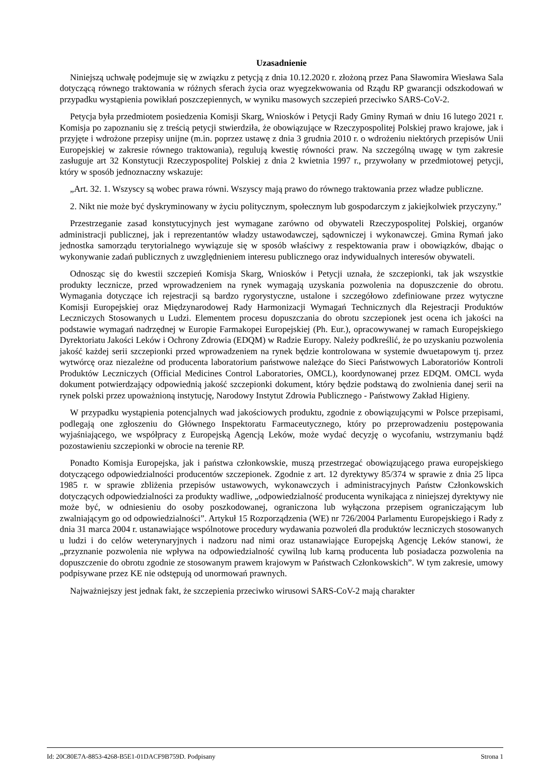Uzasadnienie
Niniejszą uchwałę podejmuje się w związku z petycją z dnia 10.12.2020 r. złożoną przez Pana Sławomira Wiesława Sala dotyczącą równego traktowania w różnych sferach życia oraz wyegzekwowania od Rządu RP gwarancji odszkodowań w przypadku wystąpienia powikłań poszczepiennych, w wyniku masowych szczepień przeciwko SARS-CoV-2.
Petycja była przedmiotem posiedzenia Komisji Skarg, Wniosków i Petycji Rady Gminy Rymań w dniu 16 lutego 2021 r. Komisja po zapoznaniu się z treścią petycji stwierdziła, że obowiązujące w Rzeczypospolitej Polskiej prawo krajowe, jak i przyjęte i wdrożone przepisy unijne (m.in. poprzez ustawę z dnia 3 grudnia 2010 r. o wdrożeniu niektórych przepisów Unii Europejskiej w zakresie równego traktowania), regulują kwestię równości praw. Na szczególną uwagę w tym zakresie zasługuje art 32 Konstytucji Rzeczypospolitej Polskiej z dnia 2 kwietnia 1997 r., przywołany w przedmiotowej petycji, który w sposób jednoznaczny wskazuje:
„Art. 32. 1. Wszyscy są wobec prawa równi. Wszyscy mają prawo do równego traktowania przez władze publiczne.
2. Nikt nie może być dyskryminowany w życiu politycznym, społecznym lub gospodarczym z jakiejkolwiek przyczyny.”
Przestrzeganie zasad konstytucyjnych jest wymagane zarówno od obywateli Rzeczypospolitej Polskiej, organów administracji publicznej, jak i reprezentantów władzy ustawodawczej, sądowniczej i wykonawczej. Gmina Rymań jako jednostka samorządu terytorialnego wywiązuje się w sposób właściwy z respektowania praw i obowiązków, dbając o wykonywanie zadań publicznych z uwzględnieniem interesu publicznego oraz indywidualnych interesów obywateli.
Odnosząc się do kwestii szczepień Komisja Skarg, Wniosków i Petycji uznała, że szczepionki, tak jak wszystkie produkty lecznicze, przed wprowadzeniem na rynek wymagają uzyskania pozwolenia na dopuszczenie do obrotu. Wymagania dotyczące ich rejestracji są bardzo rygorystyczne, ustalone i szczegółowo zdefiniowane przez wytyczne Komisji Europejskiej oraz Międzynarodowej Rady Harmonizacji Wymagań Technicznych dla Rejestracji Produktów Leczniczych Stosowanych u Ludzi. Elementem procesu dopuszczania do obrotu szczepionek jest ocena ich jakości na podstawie wymagań nadrzędnej w Europie Farmakopei Europejskiej (Ph. Eur.), opracowywanej w ramach Europejskiego Dyrektoriatu Jakości Leków i Ochrony Zdrowia (EDQM) w Radzie Europy. Należy podkreślić, że po uzyskaniu pozwolenia jakość każdej serii szczepionki przed wprowadzeniem na rynek będzie kontrolowana w systemie dwuetapowym tj. przez wytwórcę oraz niezależne od producenta laboratorium państwowe należące do Sieci Państwowych Laboratoriów Kontroli Produktów Leczniczych (Official Medicines Control Laboratories, OMCL), koordynowanej przez EDQM. OMCL wyda dokument potwierdzający odpowiednią jakość szczepionki dokument, który będzie podstawą do zwolnienia danej serii na rynek polski przez upoważnioną instytucję, Narodowy Instytut Zdrowia Publicznego - Państwowy Zakład Higieny.
W przypadku wystąpienia potencjalnych wad jakościowych produktu, zgodnie z obowiązującymi w Polsce przepisami, podlegają one zgłoszeniu do Głównego Inspektoratu Farmaceutycznego, który po przeprowadzeniu postępowania wyjaśniającego, we współpracy z Europejską Agencją Leków, może wydać decyzję o wycofaniu, wstrzymaniu bądź pozostawieniu szczepionki w obrocie na terenie RP.
Ponadto Komisja Europejska, jak i państwa członkowskie, muszą przestrzegać obowiązującego prawa europejskiego dotyczącego odpowiedzialności producentów szczepionek. Zgodnie z art. 12 dyrektywy 85/374 w sprawie z dnia 25 lipca 1985 r. w sprawie zbliżenia przepisów ustawowych, wykonawczych i administracyjnych Państw Członkowskich dotyczących odpowiedzialności za produkty wadliwe, „odpowiedzialność producenta wynikająca z niniejszej dyrektywy nie może być, w odniesieniu do osoby poszkodowanej, ograniczona lub wyłączona przepisem ograniczającym lub zwalniającym go od odpowiedzialności”. Artykuł 15 Rozporządzenia (WE) nr 726/2004 Parlamentu Europejskiego i Rady z dnia 31 marca 2004 r. ustanawiające wspólnotowe procedury wydawania pozwoleń dla produktów leczniczych stosowanych u ludzi i do celów weterynaryjnych i nadzoru nad nimi oraz ustanawiające Europejską Agencję Leków stanowi, że „przyznanie pozwolenia nie wpływa na odpowiedzialność cywilną lub karną producenta lub posiadacza pozwolenia na dopuszczenie do obrotu zgodnie ze stosowanym prawem krajowym w Państwach Członkowskich”. W tym zakresie, umowy podpisywane przez KE nie odstępują od unormowań prawnych.
Najważniejszy jest jednak fakt, że szczepienia przeciwko wirusowi SARS-CoV-2 mają charakter
Id: 20C80E7A-8853-4268-B5E1-01DACF9B759D. Podpisany Strona 1